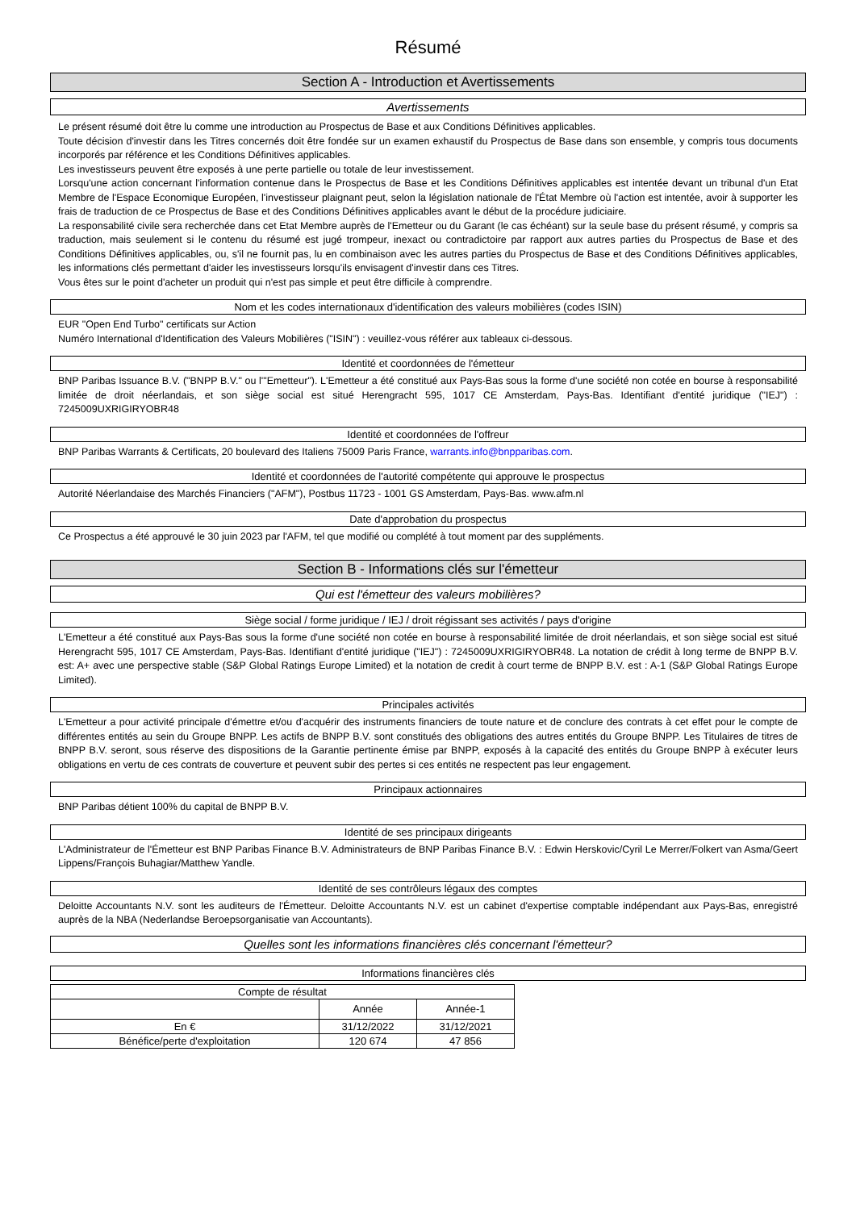Résumé
Section A - Introduction et Avertissements
Avertissements
Le présent résumé doit être lu comme une introduction au Prospectus de Base et aux Conditions Définitives applicables.
Toute décision d'investir dans les Titres concernés doit être fondée sur un examen exhaustif du Prospectus de Base dans son ensemble, y compris tous documents incorporés par référence et les Conditions Définitives applicables.
Les investisseurs peuvent être exposés à une perte partielle ou totale de leur investissement.
Lorsqu'une action concernant l'information contenue dans le Prospectus de Base et les Conditions Définitives applicables est intentée devant un tribunal d'un Etat Membre de l'Espace Economique Européen, l'investisseur plaignant peut, selon la législation nationale de l'État Membre où l'action est intentée, avoir à supporter les frais de traduction de ce Prospectus de Base et des Conditions Définitives applicables avant le début de la procédure judiciaire.
La responsabilité civile sera recherchée dans cet Etat Membre auprès de l'Emetteur ou du Garant (le cas échéant) sur la seule base du présent résumé, y compris sa traduction, mais seulement si le contenu du résumé est jugé trompeur, inexact ou contradictoire par rapport aux autres parties du Prospectus de Base et des Conditions Définitives applicables, ou, s'il ne fournit pas, lu en combinaison avec les autres parties du Prospectus de Base et des Conditions Définitives applicables, les informations clés permettant d'aider les investisseurs lorsqu'ils envisagent d'investir dans ces Titres.
Vous êtes sur le point d'acheter un produit qui n'est pas simple et peut être difficile à comprendre.
Nom et les codes internationaux d'identification des valeurs mobilières (codes ISIN)
EUR "Open End Turbo" certificats sur Action
Numéro International d'Identification des Valeurs Mobilières ("ISIN") : veuillez-vous référer aux tableaux ci-dessous.
Identité et coordonnées de l'émetteur
BNP Paribas Issuance B.V. ("BNPP B.V." ou l'"Emetteur"). L'Emetteur a été constitué aux Pays-Bas sous la forme d'une société non cotée en bourse à responsabilité limitée de droit néerlandais, et son siège social est situé Herengracht 595, 1017 CE Amsterdam, Pays-Bas. Identifiant d'entité juridique ("IEJ") : 7245009UXRIGIRYOBR48
Identité et coordonnées de l'offreur
BNP Paribas Warrants & Certificats, 20 boulevard des Italiens 75009 Paris France, warrants.info@bnpparibas.com.
Identité et coordonnées de l'autorité compétente qui approuve le prospectus
Autorité Néerlandaise des Marchés Financiers ("AFM"), Postbus 11723 - 1001 GS Amsterdam, Pays-Bas. www.afm.nl
Date d'approbation du prospectus
Ce Prospectus a été approuvé le 30 juin 2023 par l'AFM, tel que modifié ou complété à tout moment par des suppléments.
Section B - Informations clés sur l'émetteur
Qui est l'émetteur des valeurs mobilières?
Siège social / forme juridique / IEJ / droit régissant ses activités / pays d'origine
L'Emetteur a été constitué aux Pays-Bas sous la forme d'une société non cotée en bourse à responsabilité limitée de droit néerlandais, et son siège social est situé Herengracht 595, 1017 CE Amsterdam, Pays-Bas. Identifiant d'entité juridique ("IEJ") : 7245009UXRIGIRYOBR48. La notation de crédit à long terme de BNPP B.V. est: A+ avec une perspective stable (S&P Global Ratings Europe Limited) et la notation de credit à court terme de BNPP B.V. est : A-1 (S&P Global Ratings Europe Limited).
Principales activités
L'Emetteur a pour activité principale d'émettre et/ou d'acquérir des instruments financiers de toute nature et de conclure des contrats à cet effet pour le compte de différentes entités au sein du Groupe BNPP. Les actifs de BNPP B.V. sont constitués des obligations des autres entités du Groupe BNPP. Les Titulaires de titres de BNPP B.V. seront, sous réserve des dispositions de la Garantie pertinente émise par BNPP, exposés à la capacité des entités du Groupe BNPP à exécuter leurs obligations en vertu de ces contrats de couverture et peuvent subir des pertes si ces entités ne respectent pas leur engagement.
Principaux actionnaires
BNP Paribas détient 100% du capital de BNPP B.V.
Identité de ses principaux dirigeants
L'Administrateur de l'Émetteur est BNP Paribas Finance B.V. Administrateurs de BNP Paribas Finance B.V. : Edwin Herskovic/Cyril Le Merrer/Folkert van Asma/Geert Lippens/François Buhagiar/Matthew Yandle.
Identité de ses contrôleurs légaux des comptes
Deloitte Accountants N.V. sont les auditeurs de l'Émetteur. Deloitte Accountants N.V. est un cabinet d'expertise comptable indépendant aux Pays-Bas, enregistré auprès de la NBA (Nederlandse Beroepsorganisatie van Accountants).
Quelles sont les informations financières clés concernant l'émetteur?
Informations financières clés
| Compte de résultat | | |
| --- | --- | --- |
| | Année | Année-1 |
| En € | 31/12/2022 | 31/12/2021 |
| Bénéfice/perte d'exploitation | 120 674 | 47 856 |